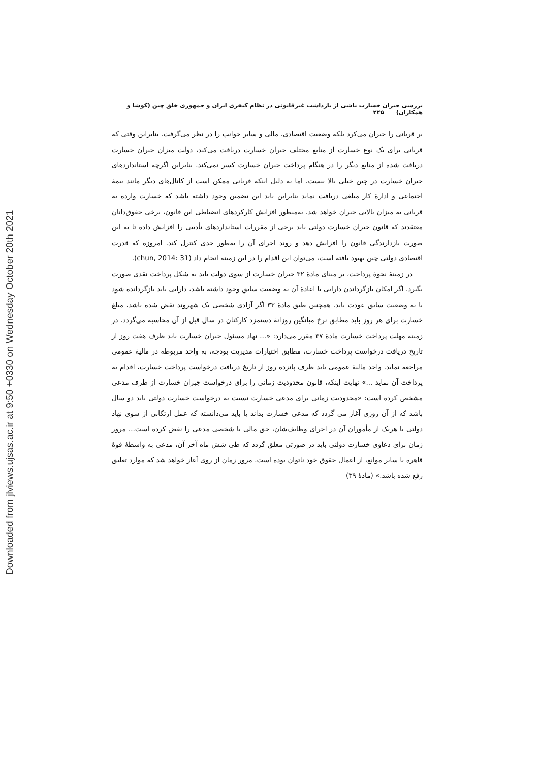Downloaded from jlviews.ujsas.ac.ir at 9:50 +0330 on Wednesday October 20th 2021
بررسی جبران خسارت ناشی از بازداشت غیرقانونی در نظام کیفری ایران و جمهوری خلق چین (کوشا و همکاران) ۲۴۵
بر قربانی را جبران می‌کرد بلکه وضعیت اقتصادی، مالی و سایر جوانب را در نظر می‌گرفت. بنابراین وقتی که قربانی برای یک نوع خسارت از منابع مختلف جبران خسارت دریافت می‌کند، دولت میزان جبران خسارت دریافت شده از منابع دیگر را در هنگام پرداخت جبران خسارت کسر نمی‌کند. بنابراین اگرچه استانداردهای جبران خسارت در چین خیلی بالا نیست، اما به دلیل اینکه قربانی ممکن است از کانال‌های دیگر مانند بیمهٔ اجتماعی و ادارهٔ کار مبلغی دریافت نماید بنابراین باید این تضمین وجود داشته باشد که خسارت وارده به قربانی به میزان بالایی جبران خواهد شد. به‌منظور افزایش کارکردهای انضباطی این قانون، برخی حقوق‌دانان معتقدند که قانون جبران خسارت دولتی باید برخی از مقررات استانداردهای تأدیبی را افزایش داده تا به این صورت بازدارندگی قانون را افزایش دهد و روند اجرای آن را به‌طور جدی کنترل کند. امروزه که قدرت اقتصادی دولتی چین بهبود یافته است، می‌توان این اقدام را در این زمینه انجام داد (chun, 2014: 31).
در زمینهٔ نحوهٔ پرداخت، بر مبنای مادهٔ ۳۲ جبران خسارت از سوی دولت باید به شکل پرداخت نقدی صورت بگیرد. اگر امکان بازگرداندن دارایی یا اعادهٔ آن به وضعیت سابق وجود داشته باشد، دارایی باید بازگردانده شود یا به وضعیت سابق عودت یابد. همچنین طبق مادهٔ ۳۳ اگر آزادی شخصی یک شهروند نقض شده باشد، مبلغ خسارت برای هر روز باید مطابق نرخ میانگین روزانهٔ دستمزد کارکنان در سال قبل از آن محاسبه می‌گردد. در زمینه مهلت پرداخت خسارت مادهٔ ۳۷ مقرر می‌دارد: «... نهاد مسئول جبران خسارت باید ظرف هفت روز از تاریخ دریافت درخواست پرداخت خسارت، مطابق اختیارات مدیریت بودجه، به واحد مربوطه در مالیهٔ عمومی مراجعه نماید. واحد مالیهٔ عمومی باید ظرف پانزده روز از تاریخ دریافت درخواست پرداخت خسارت، اقدام به پرداخت آن نماید ...» نهایت اینکه، قانون محدودیت زمانی را برای درخواست جبران خسارت از طرف مدعی مشخص کرده است: «محدودیت زمانی برای مدعی خسارت نسبت به درخواست خسارت دولتی باید دو سال باشد که از آن روزی آغاز می گردد که مدعی خسارت بداند یا باید می‌دانسته که عمل ارتکابی از سوی نهاد دولتی یا هریک از مأموران آن در اجرای وظایف‌شان، حق مالی یا شخصی مدعی را نقض کرده است... مرور زمان برای دعاوی خسارت دولتی باید در صورتی معلق گردد که طی شش ماه آخر آن، مدعی به واسطهٔ قوهٔ قاهره یا سایر موانع، از اعمال حقوق خود ناتوان بوده است. مرور زمان از روی آغاز خواهد شد که موارد تعلیق رفع شده باشد.» (مادهٔ ۳۹)